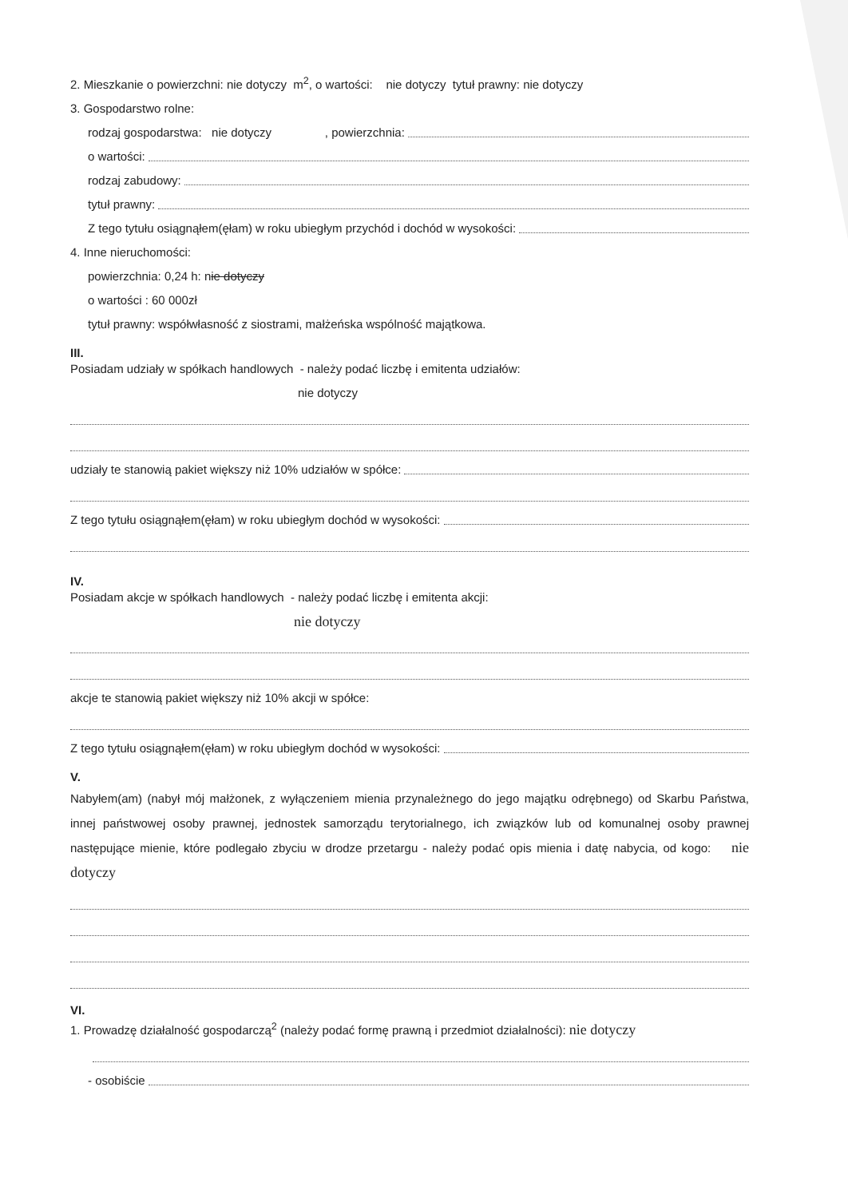2. Mieszkanie o powierzchni: nie dotyczy m<sup>2</sup>, o wartości: nie dotyczy tytuł prawny: nie dotyczy
3. Gospodarstwo rolne:
rodzaj gospodarstwa: nie dotyczy , powierzchnia:
o wartości:
rodzaj zabudowy:
tytuł prawny:
Z tego tytułu osiągnąłem(ęłam) w roku ubiegłym przychód i dochód w wysokości:
4. Inne nieruchomości:
powierzchnia: 0,24 h: nie dotyczy
o wartości : 60 000zł
tytuł prawny: współwłasność z siostrami, małżeńska wspólność majątkowa.
III.
Posiadam udziały w spółkach handlowych - należy podać liczbę i emitenta udziałów:
nie dotyczy
udziały te stanowią pakiet większy niż 10% udziałów w spółce:
Z tego tytułu osiągnąłem(ęłam) w roku ubiegłym dochód w wysokości:
IV.
Posiadam akcje w spółkach handlowych - należy podać liczbę i emitenta akcji:
nie dotyczy
akcje te stanowią pakiet większy niż 10% akcji w spółce:
Z tego tytułu osiągnąłem(ęłam) w roku ubiegłym dochód w wysokości:
V.
Nabyłem(am) (nabył mój małżonek, z wyłączeniem mienia przynależnego do jego majątku odrębnego) od Skarbu Państwa, innej państwowej osoby prawnej, jednostek samorządu terytorialnego, ich związków lub od komunalnej osoby prawnej następujące mienie, które podlegało zbyciu w drodze przetargu - należy podać opis mienia i datę nabycia, od kogo: nie dotyczy
VI.
1. Prowadzę działalność gospodarczą<sup>2</sup> (należy podać formę prawną i przedmiot działalności): nie dotyczy
- osobiście